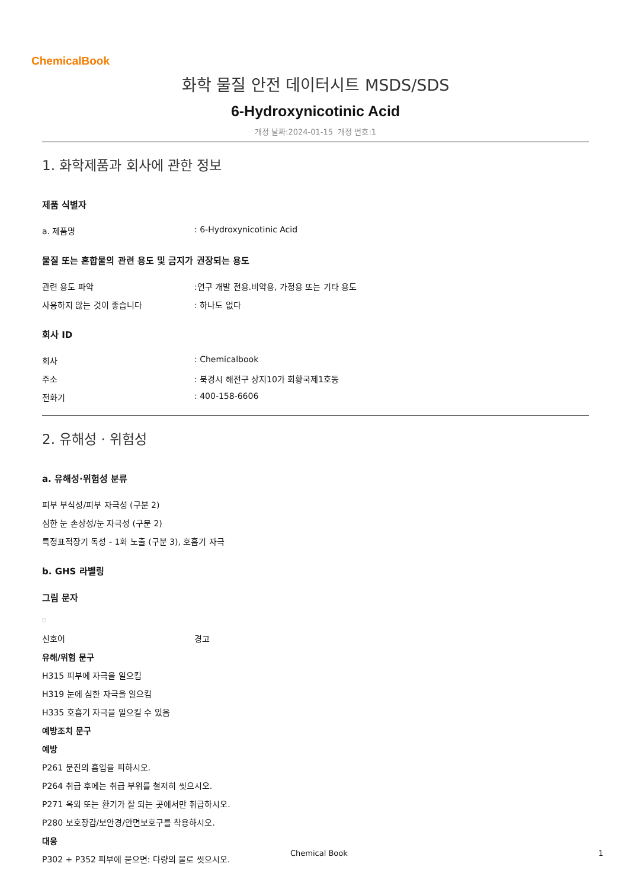ChemicalBook
화학 물질 안전 데이터시트 MSDS/SDS
6-Hydroxynicotinic Acid
개정 날짜:2024-01-15 개정 번호:1
1. 화학제품과 회사에 관한 정보
제품 식별자
a. 제품명: 6-Hydroxynicotinic Acid
물질 또는 혼합물의 관련 용도 및 금지가 권장되는 용도
관련 용도 파악:연구 개발 전용.비약용, 가정용 또는 기타 용도
사용하지 않는 것이 좋습니다: 하나도 없다
회사 ID
회사: Chemicalbook
주소: 북경시 해전구 상지10가 회황국제1호동
전화기: 400-158-6606
2. 유해성 · 위험성
a. 유해성·위험성 분류
피부 부식성/피부 자극성 (구분 2)
심한 눈 손상성/눈 자극성 (구분 2)
특정표적장기 독성 - 1회 노출 (구분 3), 호흡기 자극
b. GHS 라벨링
그림 문자
□
신호어 경고
유해/위험 문구
H315 피부에 자극을 일으킴
H319 눈에 심한 자극을 일으킴
H335 호흡기 자극을 일으킬 수 있음
예방조치 문구
예방
P261 분진의 흡입을 피하시오.
P264 취급 후에는 취급 부위를 철저히 씻으시오.
P271 옥외 또는 환기가 잘 되는 곳에서만 취급하시오.
P280 보호장갑/보안경/안면보호구를 착용하시오.
대응
P302 + P352 피부에 묻으면: 다량의 물로 씻으시오.
Chemical Book 1